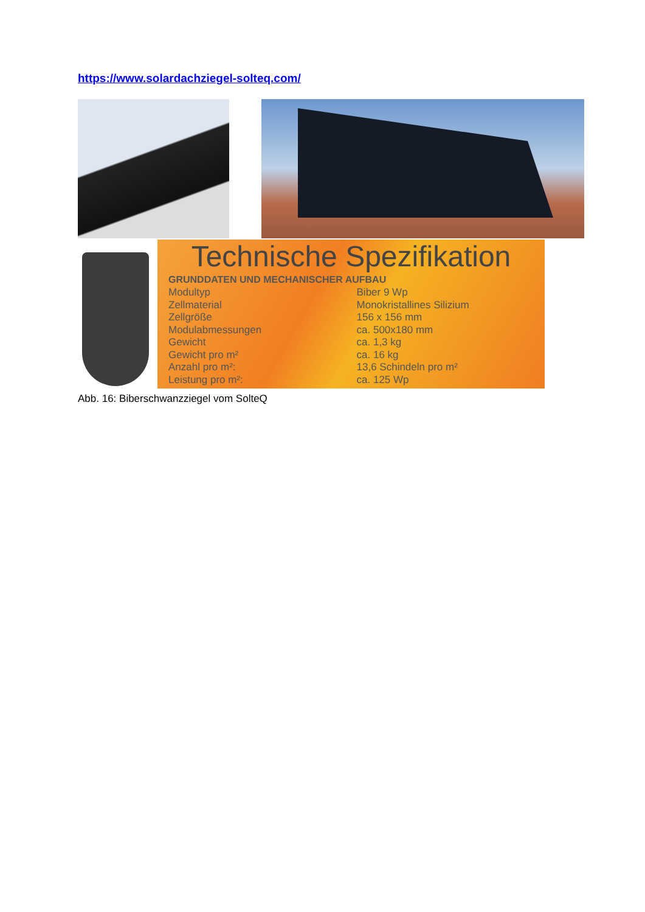https://www.solardachziegel-solteq.com/
Technische Spezifikation
| GRUNDDATEN UND MECHANISCHER AUFBAU | |
| --- | --- |
| Modultyp | Biber 9 Wp |
| Zellmaterial | Monokristallines Silizium |
| Zellgröße | 156 x 156 mm |
| Modulabmessungen | ca. 500x180 mm |
| Gewicht | ca. 1,3 kg |
| Gewicht pro m² | ca. 16 kg |
| Anzahl pro m²: | 13,6 Schindeln pro m² |
| Leistung pro m²: | ca. 125 Wp |
Abb. 16: Biberschwanzziegel vom SolteQ